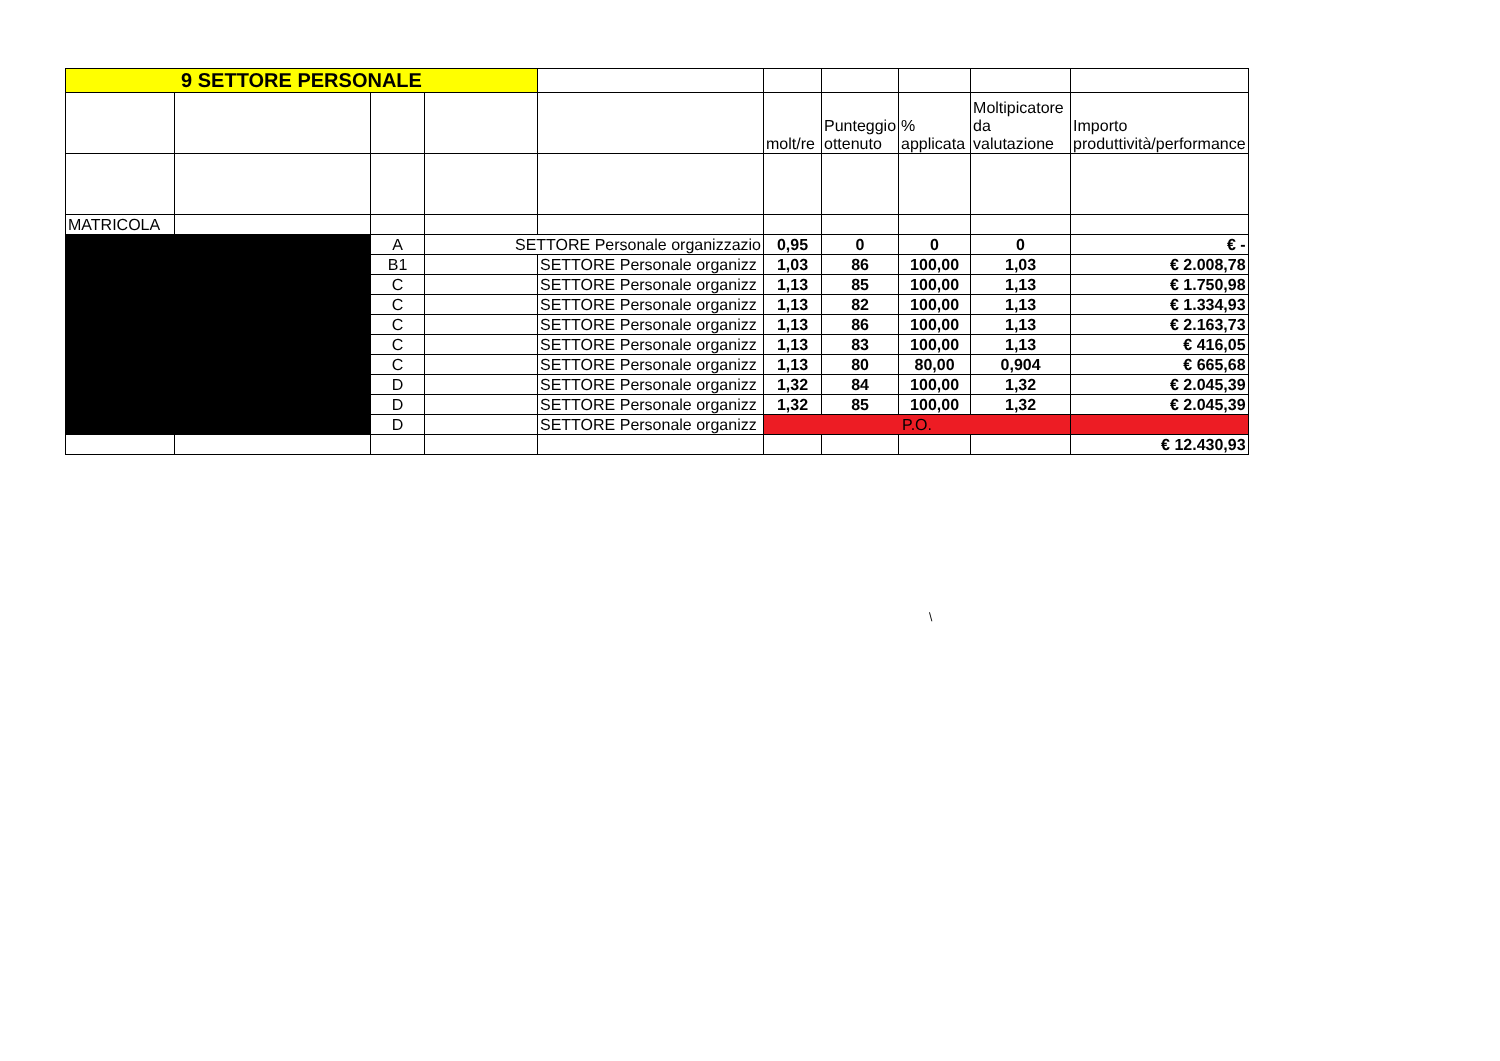| 9 SETTORE PERSONALE | | | | | | | | | |
| | | | | | molt/re | Punteggio ottenuto | % applicata | Moltipicatore da valutazione | Importo produttività/performance |
| MATRICOLA | | | | | | | | | |
| | | A | SETTORE Personale organizzazio | | 0,95 | 0 | 0 | 0 | € - |
| | | B1 | | SETTORE Personale organizz | 1,03 | 86 | 100,00 | 1,03 | € 2.008,78 |
| | | C | | SETTORE Personale organizz | 1,13 | 85 | 100,00 | 1,13 | € 1.750,98 |
| | | C | | SETTORE Personale organizz | 1,13 | 82 | 100,00 | 1,13 | € 1.334,93 |
| | | C | | SETTORE Personale organizz | 1,13 | 86 | 100,00 | 1,13 | € 2.163,73 |
| | | C | | SETTORE Personale organizz | 1,13 | 83 | 100,00 | 1,13 | € 416,05 |
| | | C | | SETTORE Personale organizz | 1,13 | 80 | 80,00 | 0,904 | € 665,68 |
| | | D | | SETTORE Personale organizz | 1,32 | 84 | 100,00 | 1,32 | € 2.045,39 |
| | | D | | SETTORE Personale organizz | 1,32 | 85 | 100,00 | 1,32 | € 2.045,39 |
| | | D | | SETTORE Personale organizz | P.O. | | | | |
| | | | | | | | | | € 12.430,93 |
\